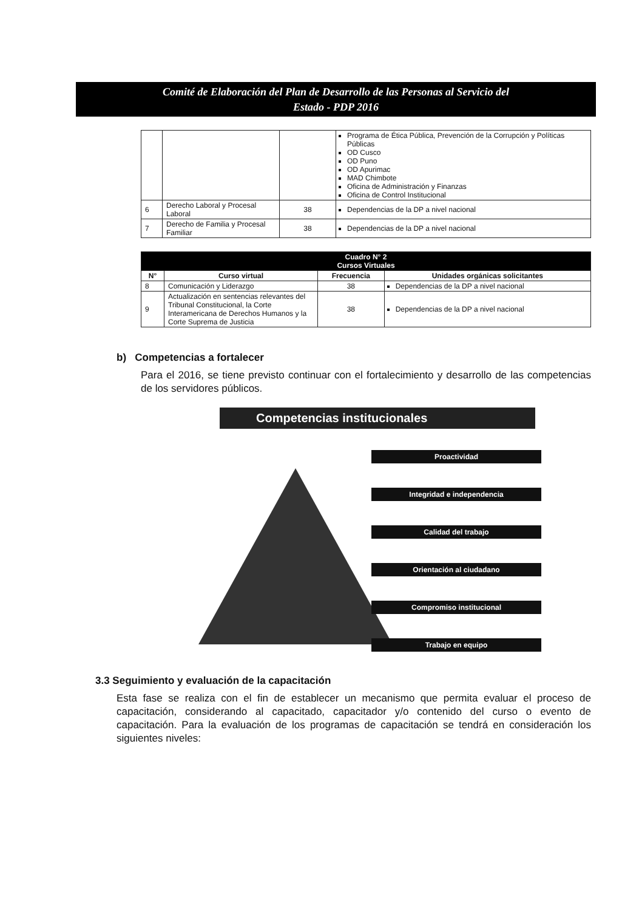Comité de Elaboración del Plan de Desarrollo de las Personas al Servicio del
Estado - PDP 2016
| | | | Programa de Ética Pública, Prevención de la Corrupción y Políticas Públicas OD Cusco OD Puno OD Apurimac MAD Chimbote Oficina de Administración y Finanzas Oficina de Control Institucional |
| 6 | Derecho Laboral y Procesal Laboral | 38 | Dependencias de la DP a nivel nacional |
| 7 | Derecho de Familia y Procesal Familiar | 38 | Dependencias de la DP a nivel nacional |
| Cuadro N° 2 Cursos Virtuales | | | |
| --- | --- | --- | --- |
| N° | Curso virtual | Frecuencia | Unidades orgánicas solicitantes |
| 8 | Comunicación y Liderazgo | 38 | Dependencias de la DP a nivel nacional |
| 9 | Actualización en sentencias relevantes del Tribunal Constitucional, la Corte Interamericana de Derechos Humanos y la Corte Suprema de Justicia | 38 | Dependencias de la DP a nivel nacional |
b) Competencias a fortalecer
Para el 2016, se tiene previsto continuar con el fortalecimiento y desarrollo de las competencias de los servidores públicos.
Competencias institucionales
Proactividad
Integridad e independencia
Calidad del trabajo
Orientación al ciudadano
Compromiso institucional
Trabajo en equipo
3.3 Seguimiento y evaluación de la capacitación
Esta fase se realiza con el fin de establecer un mecanismo que permita evaluar el proceso de capacitación, considerando al capacitado, capacitador y/o contenido del curso o evento de capacitación. Para la evaluación de los programas de capacitación se tendrá en consideración los siguientes niveles: